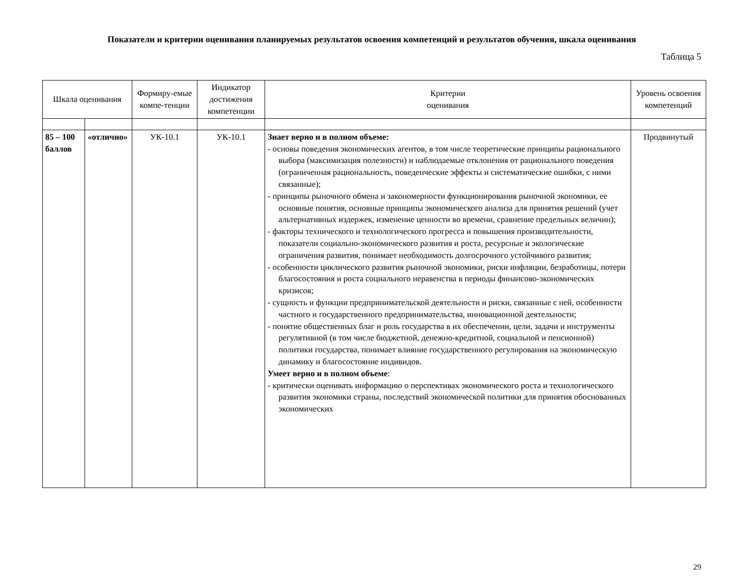Показатели и критерии оценивания планируемых результатов освоения компетенций и результатов обучения, шкала оценивания
Таблица 5
| Шкала оценивания | | Формиру-емые компе-тенции | Индикатор достижения компетенции | Критерии оценивания | Уровень освоения компетенций |
| --- | --- | --- | --- | --- | --- |
| 85 – 100 баллов | «отлично» | УК-10.1 | УК-10.1 | Знает верно и в полном объеме: - основы поведения экономических агентов, в том числе теоретические принципы рационального выбора (максимизация полезности) и наблюдаемые отклонения от рационального поведения (ограниченная рациональность, поведенческие эффекты и систематические ошибки, с ними связанные); - принципы рыночного обмена и закономерности функционирования рыночной экономики, ее основные понятия, основные принципы экономического анализа для принятия решений (учет альтернативных издержек, изменение ценности во времени, сравнение предельных величин); - факторы технического и технологического прогресса и повышения производительности, показатели социально-экономического развития и роста, ресурсные и экологические ограничения развития, понимает необходимость долгосрочного устойчивого развития; - особенности циклического развития рыночной экономики, риски инфляции, безработицы, потери благосостояния и роста социального неравенства в периоды финансово-экономических кризисов; - сущность и функции предпринимательской деятельности и риски, связанные с ней, особенности частного и государственного предпринимательства, инновационной деятельности; - понятие общественных благ и роль государства в их обеспечении, цели, задачи и инструменты регулятивной (в том числе бюджетной, денежно-кредитной, социальной и пенсионной) политики государства, понимает влияние государственного регулирования на экономическую динамику и благосостояние индивидов. Умеет верно и в полном объеме : - критически оценивать информацию о перспективах экономического роста и технологического развития экономики страны, последствий экономической политики для принятия обоснованных экономических | Продвинутый |
29